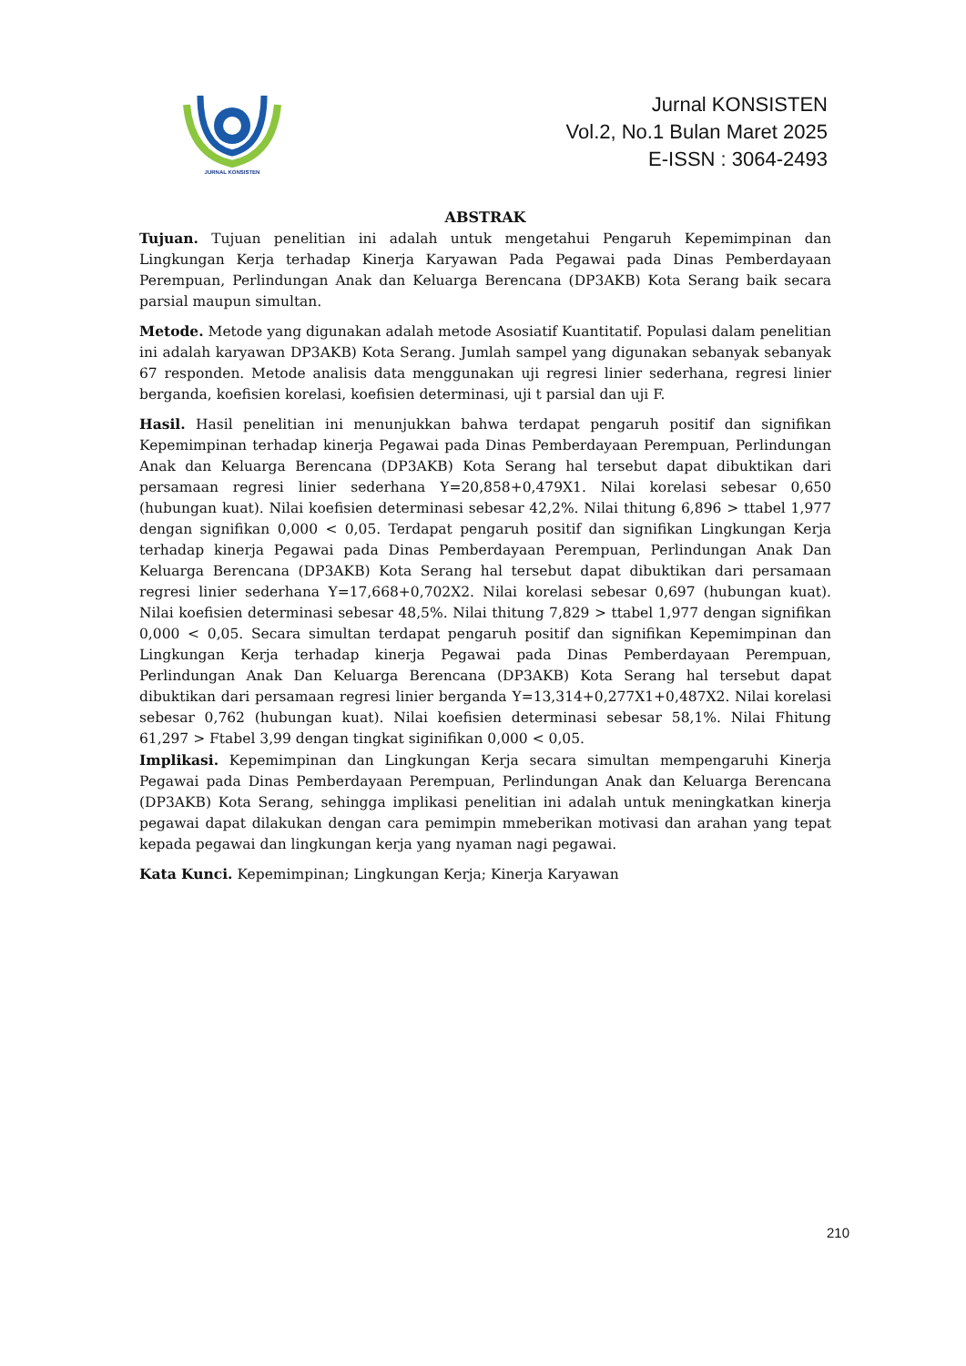JURNAL KONSISTEN
Jurnal KONSISTEN
Vol.2, No.1 Bulan Maret 2025
E-ISSN : 3064-2493
ABSTRAK
Tujuan. Tujuan penelitian ini adalah untuk mengetahui Pengaruh Kepemimpinan dan Lingkungan Kerja terhadap Kinerja Karyawan Pada Pegawai pada Dinas Pemberdayaan Perempuan, Perlindungan Anak dan Keluarga Berencana (DP3AKB) Kota Serang baik secara parsial maupun simultan.
Metode. Metode yang digunakan adalah metode Asosiatif Kuantitatif. Populasi dalam penelitian ini adalah karyawan DP3AKB) Kota Serang. Jumlah sampel yang digunakan sebanyak sebanyak 67 responden. Metode analisis data menggunakan uji regresi linier sederhana, regresi linier berganda, koefisien korelasi, koefisien determinasi, uji t parsial dan uji F.
Hasil. Hasil penelitian ini menunjukkan bahwa terdapat pengaruh positif dan signifikan Kepemimpinan terhadap kinerja Pegawai pada Dinas Pemberdayaan Perempuan, Perlindungan Anak dan Keluarga Berencana (DP3AKB) Kota Serang hal tersebut dapat dibuktikan dari persamaan regresi linier sederhana Y=20,858+0,479X1. Nilai korelasi sebesar 0,650 (hubungan kuat). Nilai koefisien determinasi sebesar 42,2%. Nilai thitung 6,896 > ttabel 1,977 dengan signifikan 0,000 < 0,05. Terdapat pengaruh positif dan signifikan Lingkungan Kerja terhadap kinerja Pegawai pada Dinas Pemberdayaan Perempuan, Perlindungan Anak Dan Keluarga Berencana (DP3AKB) Kota Serang hal tersebut dapat dibuktikan dari persamaan regresi linier sederhana Y=17,668+0,702X2. Nilai korelasi sebesar 0,697 (hubungan kuat). Nilai koefisien determinasi sebesar 48,5%. Nilai thitung 7,829 > ttabel 1,977 dengan signifikan 0,000 < 0,05. Secara simultan terdapat pengaruh positif dan signifikan Kepemimpinan dan Lingkungan Kerja terhadap kinerja Pegawai pada Dinas Pemberdayaan Perempuan, Perlindungan Anak Dan Keluarga Berencana (DP3AKB) Kota Serang hal tersebut dapat dibuktikan dari persamaan regresi linier berganda Y=13,314+0,277X1+0,487X2. Nilai korelasi sebesar 0,762 (hubungan kuat). Nilai koefisien determinasi sebesar 58,1%. Nilai Fhitung 61,297 > Ftabel 3,99 dengan tingkat siginifikan 0,000 < 0,05.
Implikasi. Kepemimpinan dan Lingkungan Kerja secara simultan mempengaruhi Kinerja Pegawai pada Dinas Pemberdayaan Perempuan, Perlindungan Anak dan Keluarga Berencana (DP3AKB) Kota Serang, sehingga implikasi penelitian ini adalah untuk meningkatkan kinerja pegawai dapat dilakukan dengan cara pemimpin mmeberikan motivasi dan arahan yang tepat kepada pegawai dan lingkungan kerja yang nyaman nagi pegawai.
Kata Kunci. Kepemimpinan; Lingkungan Kerja; Kinerja Karyawan
210